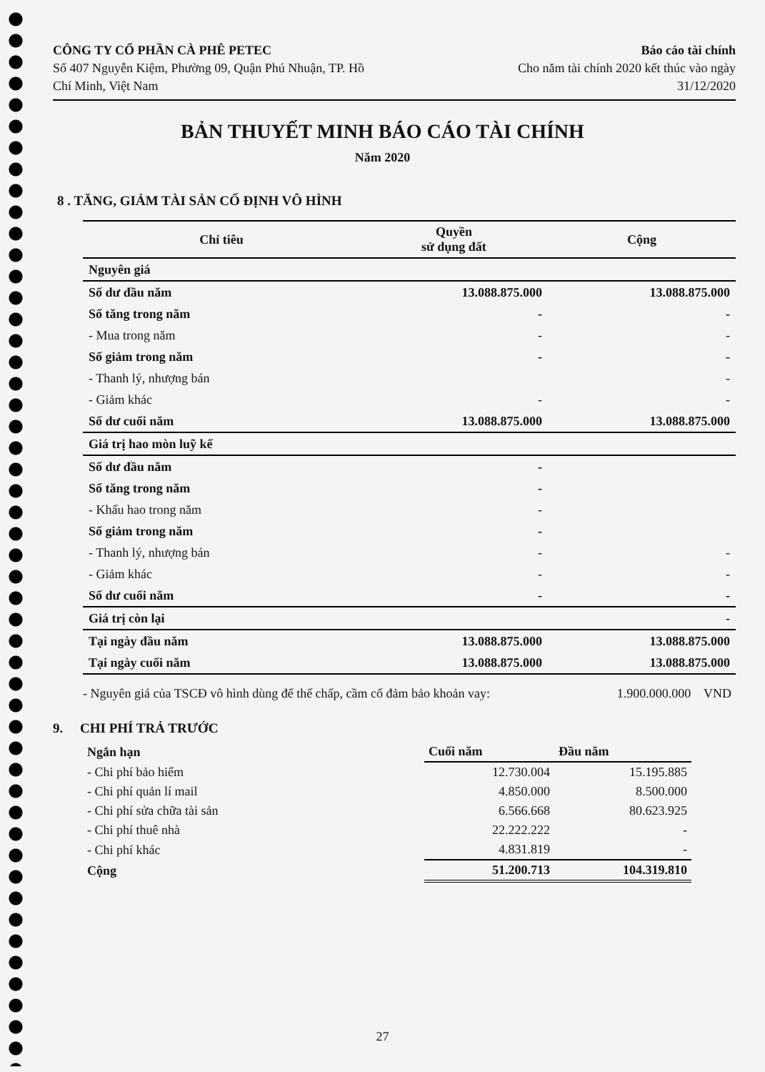CÔNG TY CỔ PHẦN CÀ PHÊ PETEC
Số 407 Nguyễn Kiệm, Phường 09, Quận Phú Nhuận, TP. Hồ
Chí Minh, Việt Nam
Báo cáo tài chính
Cho năm tài chính 2020 kết thúc vào ngày
31/12/2020
BẢN THUYẾT MINH BÁO CÁO TÀI CHÍNH
Năm 2020
8 . TĂNG, GIẢM TÀI SẢN CỐ ĐỊNH VÔ HÌNH
| Chỉ tiêu | Quyền sử dụng đất | Cộng |
| --- | --- | --- |
| Nguyên giá | | |
| Số dư đầu năm | 13.088.875.000 | 13.088.875.000 |
| Số tăng trong năm | - | - |
| - Mua trong năm | - | - |
| Số giảm trong năm | - | - |
| - Thanh lý, nhượng bán | | - |
| - Giảm khác | - | - |
| Số dư cuối năm | 13.088.875.000 | 13.088.875.000 |
| Giá trị hao mòn luỹ kế | | |
| Số dư đầu năm | - | |
| Số tăng trong năm | - | |
| - Khấu hao trong năm | - | |
| Số giảm trong năm | - | |
| - Thanh lý, nhượng bán | - | - |
| - Giảm khác | - | - |
| Số dư cuối năm | - | - |
| Giá trị còn lại | | - |
| Tại ngày đầu năm | 13.088.875.000 | 13.088.875.000 |
| Tại ngày cuối năm | 13.088.875.000 | 13.088.875.000 |
- Nguyên giá của TSCĐ vô hình dùng để thế chấp, cầm cố đảm bảo khoản vay: 1.900.000.000 VND
9. CHI PHÍ TRẢ TRƯỚC
| Ngắn hạn | Cuối năm | Đầu năm |
| - Chi phí bảo hiểm | 12.730.004 | 15.195.885 |
| - Chi phí quản lí mail | 4.850.000 | 8.500.000 |
| - Chi phí sửa chữa tài sản | 6.566.668 | 80.623.925 |
| - Chi phí thuê nhà | 22.222.222 | - |
| - Chi phí khác | 4.831.819 | - |
| Cộng | 51.200.713 | 104.319.810 |
27